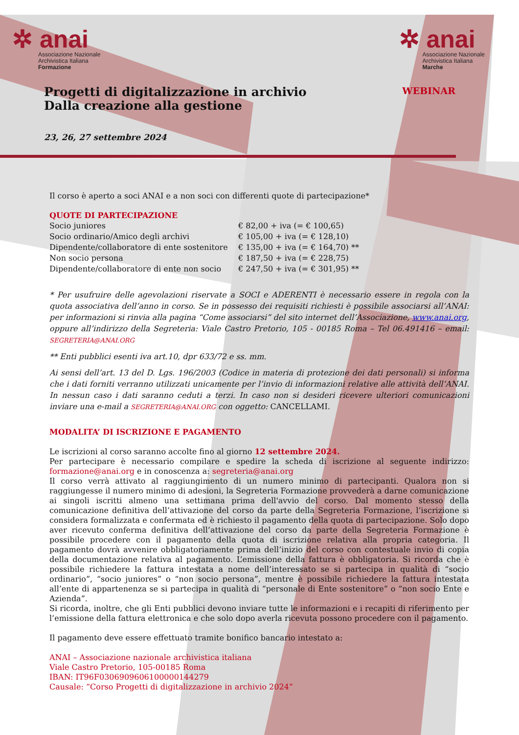✲ anai
Associazione Nazionale
Archivistica Italiana
Formazione
✲ anai
Associazione Nazionale
Archivistica Italiana
Marche
Progetti di digitalizzazione in archivio
Dalla creazione alla gestione
WEBINAR
23, 26, 27 settembre 2024
Il corso è aperto a soci ANAI e a non soci con differenti quote di partecipazione*
QUOTE DI PARTECIPAZIONE
| Socio juniores | € 82,00 + iva (= € 100,65) |
| Socio ordinario/Amico degli archivi | € 105,00 + iva (= € 128,10) |
| Dipendente/collaboratore di ente sostenitore | € 135,00 + iva (= € 164,70) ** |
| Non socio persona | € 187,50 + iva (= € 228,75) |
| Dipendente/collaboratore di ente non socio | € 247,50 + iva (= € 301,95) ** |
* Per usufruire delle agevolazioni riservate a SOCI e ADERENTI è necessario essere in regola con la quota associativa dell’anno in corso. Se in possesso dei requisiti richiesti è possibile associarsi all’ANAI: per informazioni si rinvia alla pagina “Come associarsi” del sito internet dell’Associazione, www.anai.org, oppure all’indirizzo della Segreteria: Viale Castro Pretorio, 105 - 00185 Roma – Tel 06.491416 – email: SEGRETERIA@ANAI.ORG
** Enti pubblici esenti iva art.10, dpr 633/72 e ss. mm.
Ai sensi dell’art. 13 del D. Lgs. 196/2003 (Codice in materia di protezione dei dati personali) si informa che i dati forniti verranno utilizzati unicamente per l’invio di informazioni relative alle attività dell’ANAI. In nessun caso i dati saranno ceduti a terzi. In caso non si desideri ricevere ulteriori comunicazioni inviare una e-mail a SEGRETERIA@ANAI.ORG con oggetto: CANCELLAMI.
MODALITA’ DI ISCRIZIONE E PAGAMENTO
Le iscrizioni al corso saranno accolte fino al giorno 12 settembre 2024.
Per partecipare è necessario compilare e spedire la scheda di iscrizione al seguente indirizzo: formazione@anai.org e in conoscenza a: segreteria@anai.org
Il corso verrà attivato al raggiungimento di un numero minimo di partecipanti. Qualora non si raggiungesse il numero minimo di adesioni, la Segreteria Formazione provvederà a darne comunicazione ai singoli iscritti almeno una settimana prima dell'avvio del corso. Dal momento stesso della comunicazione definitiva dell’attivazione del corso da parte della Segreteria Formazione, l’iscrizione si considera formalizzata e confermata ed è richiesto il pagamento della quota di partecipazione. Solo dopo aver ricevuto conferma definitiva dell’attivazione del corso da parte della Segreteria Formazione è possibile procedere con il pagamento della quota di iscrizione relativa alla propria categoria. Il pagamento dovrà avvenire obbligatoriamente prima dell’inizio del corso con contestuale invio di copia della documentazione relativa al pagamento. L’emissione della fattura è obbligatoria. Si ricorda che è possibile richiedere la fattura intestata a nome dell’interessato se si partecipa in qualità di “socio ordinario”, “socio juniores” o “non socio persona”, mentre è possibile richiedere la fattura intestata all’ente di appartenenza se si partecipa in qualità di “personale di Ente sostenitore” o “non socio Ente e Azienda”.
Si ricorda, inoltre, che gli Enti pubblici devono inviare tutte le informazioni e i recapiti di riferimento per l’emissione della fattura elettronica e che solo dopo averla ricevuta possono procedere con il pagamento.
Il pagamento deve essere effettuato tramite bonifico bancario intestato a:
ANAI – Associazione nazionale archivistica italiana
Viale Castro Pretorio, 105-00185 Roma
IBAN: IT96F0306909606100000144279
Causale: “Corso Progetti di digitalizzazione in archivio 2024”